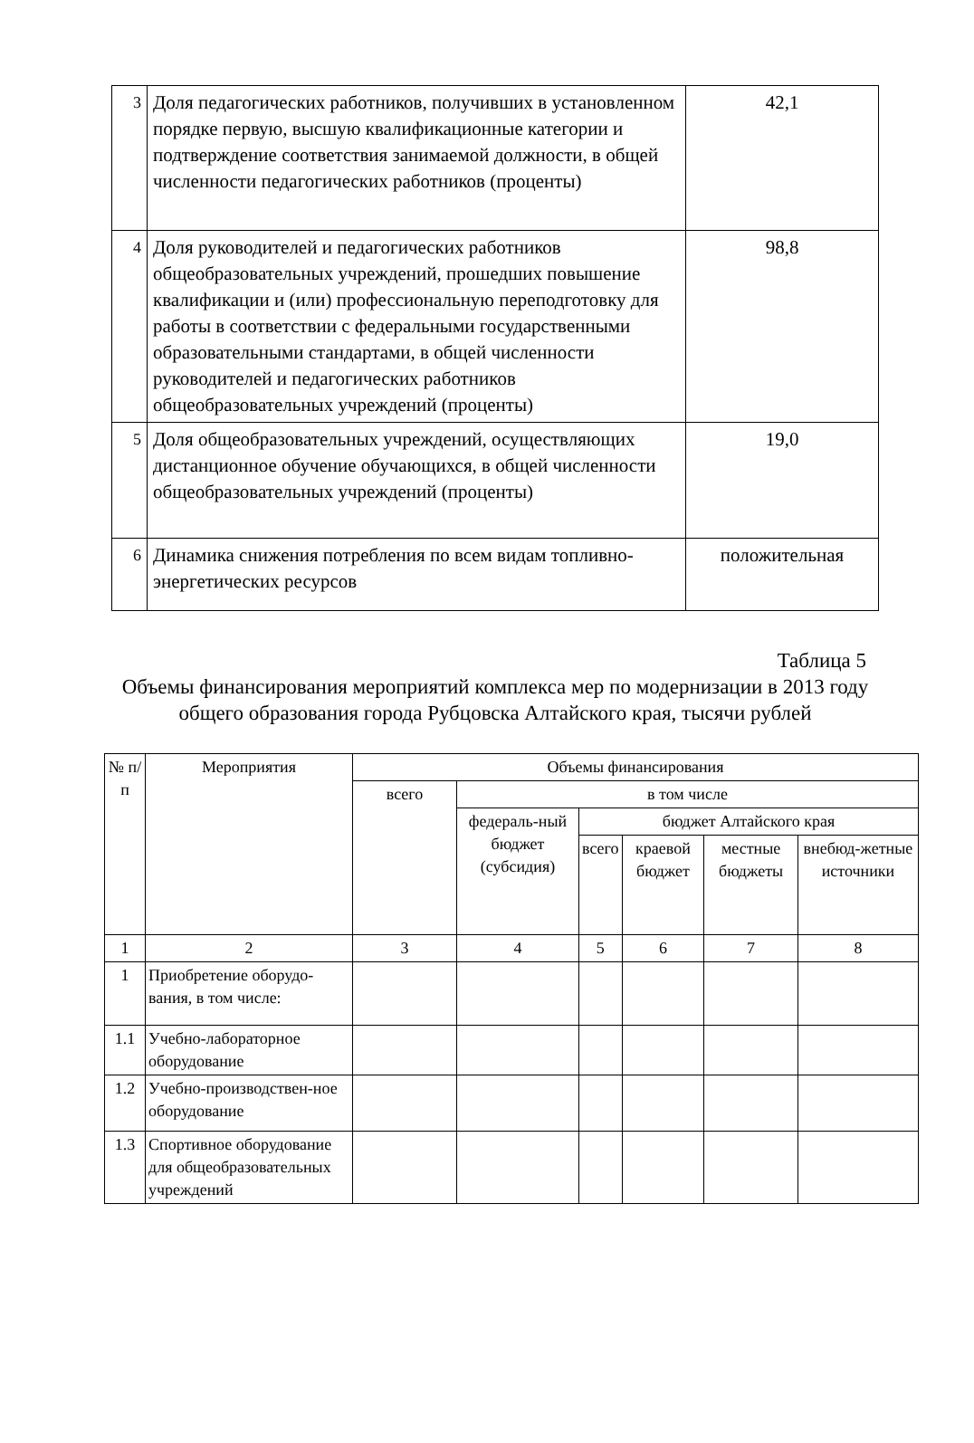| 3 | Доля педагогических работников, получивших в установленном порядке первую, высшую квалификационные категории и подтверждение соответствия занимаемой должности, в общей численности педагогических работников (проценты) | 42,1 |
| 4 | Доля руководителей и педагогических работников общеобразовательных учреждений, прошедших повышение квалификации и (или) профессиональную переподготовку для работы в соответствии с федеральными государственными образовательными стандартами, в общей численности руководителей и педагогических работников общеобразовательных учреждений (проценты) | 98,8 |
| 5 | Доля общеобразовательных учреждений, осуществляющих дистанционное обучение обучающихся, в общей численности общеобразовательных учреждений (проценты) | 19,0 |
| 6 | Динамика снижения потребления по всем видам топливно-энергетических ресурсов | положительная |
Таблица 5
Объемы финансирования мероприятий комплекса мер по модернизации в 2013 году общего образования города Рубцовска Алтайского края, тысячи рублей
| № п/п | Мероприятия | Объемы финансирования | | | | | |
| --- | --- | --- | --- | --- | --- | --- | --- |
| | | всего | в том числе | | | | |
| | | | федераль-ный бюджет (субсидия) | бюджет Алтайского края | | | |
| | | | | всего | краевой бюджет | местные бюджеты | внебюд-жетные источники |
| 1 | 2 | 3 | 4 | 5 | 6 | 7 | 8 |
| 1 | Приобретение оборудо-вания, в том числе: | | | | | | |
| 1.1 | Учебно-лабораторное оборудование | | | | | | |
| 1.2 | Учебно-производствен-ное оборудование | | | | | | |
| 1.3 | Спортивное оборудование для общеобразовательных учреждений | | | | | | |